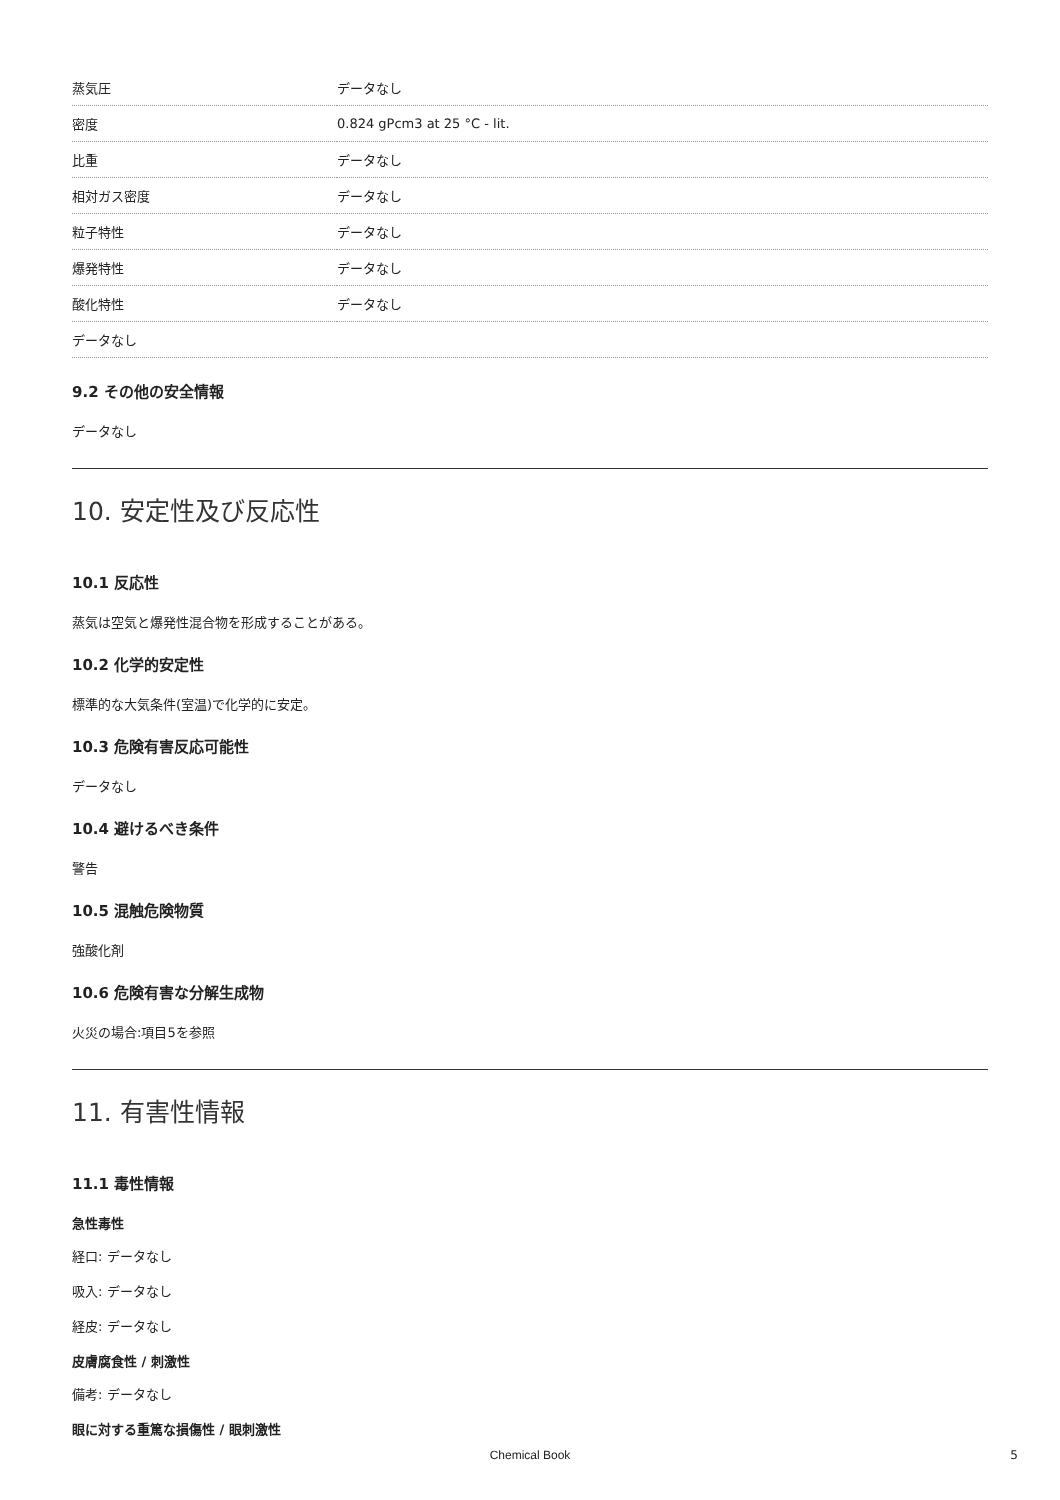| 蒸気圧 | データなし |
| 密度 | 0.824 gPcm3 at 25 °C - lit. |
| 比重 | データなし |
| 相対ガス密度 | データなし |
| 粒子特性 | データなし |
| 爆発特性 | データなし |
| 酸化特性 | データなし |
| データなし | |
9.2 その他の安全情報
データなし
10. 安定性及び反応性
10.1 反応性
蒸気は空気と爆発性混合物を形成することがある。
10.2 化学的安定性
標準的な大気条件(室温)で化学的に安定。
10.3 危険有害反応可能性
データなし
10.4 避けるべき条件
警告
10.5 混触危険物質
強酸化剤
10.6 危険有害な分解生成物
火災の場合:項目5を参照
11. 有害性情報
11.1 毒性情報
急性毒性
経口: データなし
吸入: データなし
経皮: データなし
皮膚腐食性 / 刺激性
備考: データなし
眼に対する重篤な損傷性 / 眼刺激性
Chemical Book 5